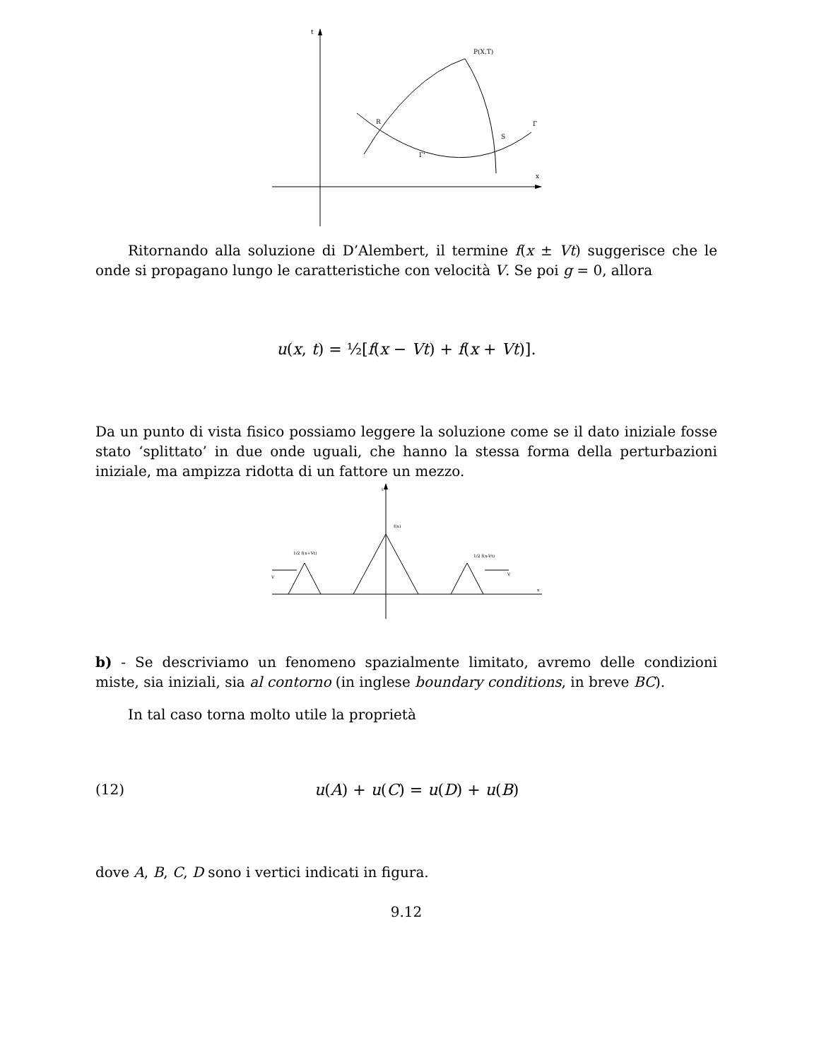t
x
P(X,T)
R
S
Γ
Γ'
Ritornando alla soluzione di D’Alembert, il termine f(x ± Vt) suggerisce che le onde si propagano lungo le caratteristiche con velocità V. Se poi g = 0, allora
u(x, t) = ½[f(x − Vt) + f(x + Vt)].
Da un punto di vista fisico possiamo leggere la soluzione come se il dato iniziale fosse stato ‘splittato’ in due onde uguali, che hanno la stessa forma della perturbazioni iniziale, ma ampizza ridotta di un fattore un mezzo.
t
f(x)
1/2 f(x+Vt)
1/2 f(x-Vt)
V
V
x
b) - Se descriviamo un fenomeno spazialmente limitato, avremo delle condizioni miste, sia iniziali, sia al contorno (in inglese boundary conditions, in breve BC).
In tal caso torna molto utile la proprietà
(12) u(A) + u(C) = u(D) + u(B)
dove A, B, C, D sono i vertici indicati in figura.
9.12